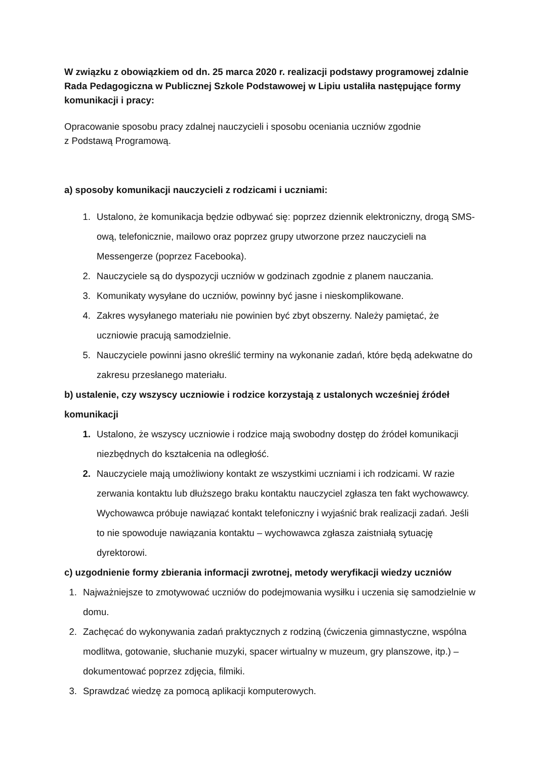W związku z obowiązkiem od dn. 25 marca 2020 r. realizacji podstawy programowej zdalnie Rada Pedagogiczna w Publicznej Szkole Podstawowej w Lipiu ustaliła następujące formy komunikacji i pracy:
Opracowanie sposobu pracy zdalnej nauczycieli i sposobu oceniania uczniów zgodnie
z Podstawą Programową.
a) sposoby komunikacji nauczycieli z rodzicami i uczniami:
1. Ustalono, że komunikacja będzie odbywać się: poprzez dziennik elektroniczny, drogą SMS-ową, telefonicznie, mailowo oraz poprzez grupy utworzone przez nauczycieli na Messengerze (poprzez Facebooka).
2. Nauczyciele są do dyspozycji uczniów w godzinach zgodnie z planem nauczania.
3. Komunikaty wysyłane do uczniów, powinny być jasne i nieskomplikowane.
4. Zakres wysyłanego materiału nie powinien być zbyt obszerny. Należy pamiętać, że uczniowie pracują samodzielnie.
5. Nauczyciele powinni jasno określić terminy na wykonanie zadań, które będą adekwatne do zakresu przesłanego materiału.
b) ustalenie, czy wszyscy uczniowie i rodzice korzystają z ustalonych wcześniej źródeł komunikacji
1. Ustalono, że wszyscy uczniowie i rodzice mają swobodny dostęp do źródeł komunikacji niezbędnych do kształcenia na odległość.
2. Nauczyciele mają umożliwiony kontakt ze wszystkimi uczniami i ich rodzicami. W razie zerwania kontaktu lub dłuższego braku kontaktu nauczyciel zgłasza ten fakt wychowawcy. Wychowawca próbuje nawiązać kontakt telefoniczny i wyjaśnić brak realizacji zadań. Jeśli to nie spowoduje nawiązania kontaktu – wychowawca zgłasza zaistniałą sytuację dyrektorowi.
c) uzgodnienie formy zbierania informacji zwrotnej, metody weryfikacji wiedzy uczniów
1. Najważniejsze to zmotywować uczniów do podejmowania wysiłku i uczenia się samodzielnie w domu.
2. Zachęcać do wykonywania zadań praktycznych z rodziną (ćwiczenia gimnastyczne, wspólna modlitwa, gotowanie, słuchanie muzyki, spacer wirtualny w muzeum, gry planszowe, itp.) – dokumentować poprzez zdjęcia, filmiki.
3. Sprawdzać wiedzę za pomocą aplikacji komputerowych.